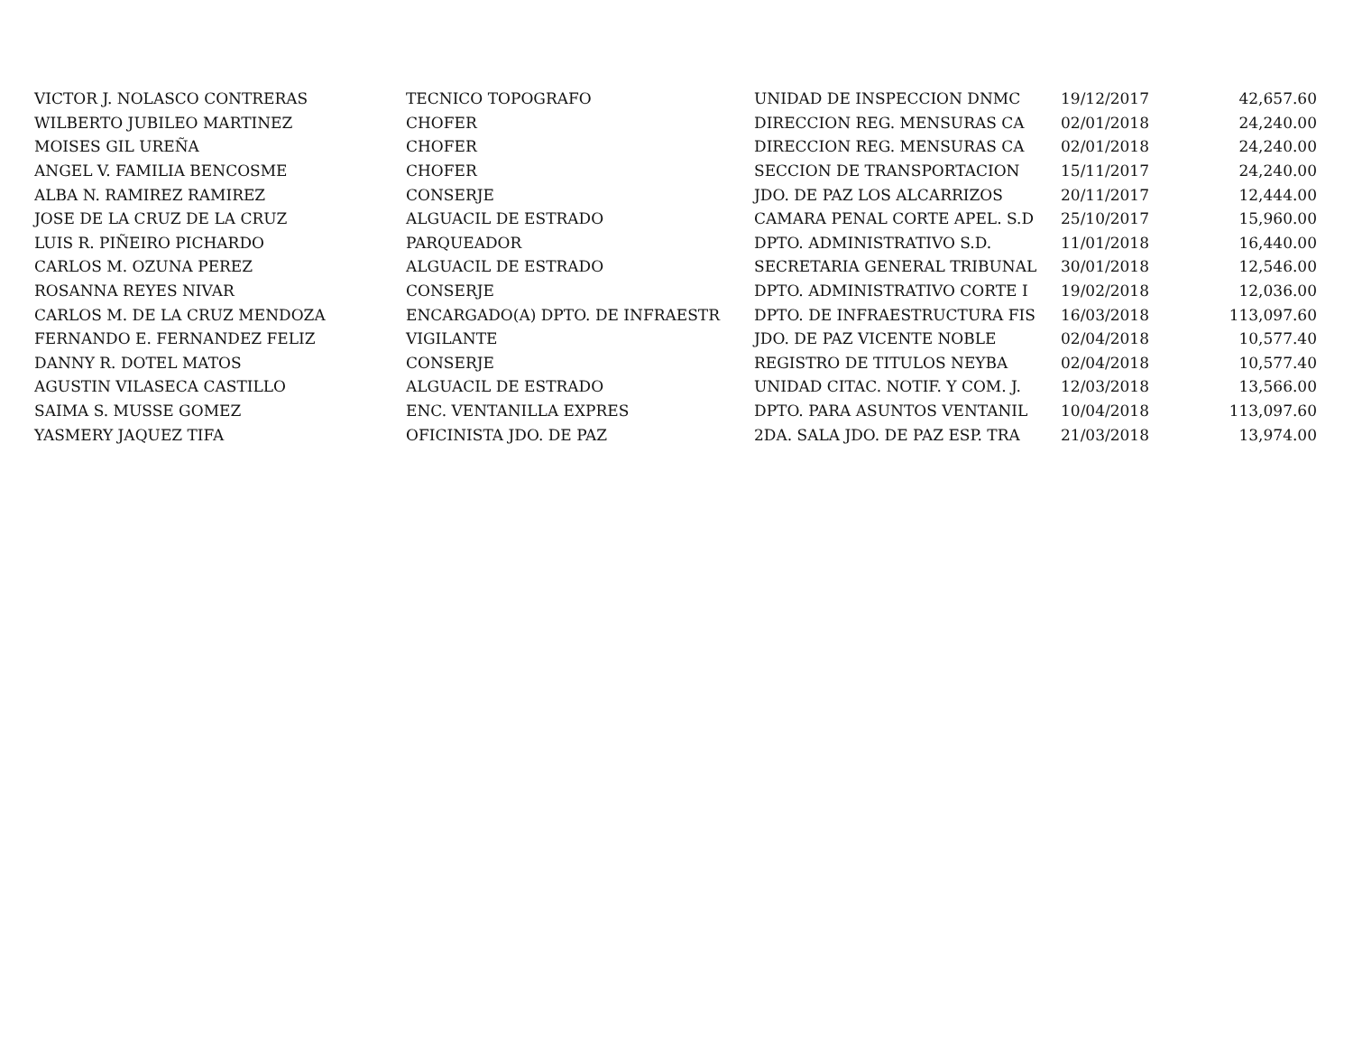| VICTOR J. NOLASCO CONTRERAS | TECNICO TOPOGRAFO | UNIDAD DE INSPECCION DNMC | 19/12/2017 | 42,657.60 |
| WILBERTO JUBILEO MARTINEZ | CHOFER | DIRECCION REG. MENSURAS CA | 02/01/2018 | 24,240.00 |
| MOISES GIL UREÑA | CHOFER | DIRECCION REG. MENSURAS CA | 02/01/2018 | 24,240.00 |
| ANGEL V. FAMILIA BENCOSME | CHOFER | SECCION DE TRANSPORTACION | 15/11/2017 | 24,240.00 |
| ALBA N. RAMIREZ RAMIREZ | CONSERJE | JDO. DE PAZ LOS ALCARRIZOS | 20/11/2017 | 12,444.00 |
| JOSE DE LA CRUZ DE LA CRUZ | ALGUACIL DE ESTRADO | CAMARA PENAL CORTE APEL. S.D | 25/10/2017 | 15,960.00 |
| LUIS R. PIÑEIRO PICHARDO | PARQUEADOR | DPTO. ADMINISTRATIVO S.D. | 11/01/2018 | 16,440.00 |
| CARLOS M. OZUNA PEREZ | ALGUACIL DE ESTRADO | SECRETARIA GENERAL TRIBUNAL | 30/01/2018 | 12,546.00 |
| ROSANNA REYES NIVAR | CONSERJE | DPTO. ADMINISTRATIVO CORTE I | 19/02/2018 | 12,036.00 |
| CARLOS M. DE LA CRUZ MENDOZA | ENCARGADO(A) DPTO. DE INFRAESTR | DPTO. DE INFRAESTRUCTURA FIS | 16/03/2018 | 113,097.60 |
| FERNANDO E. FERNANDEZ FELIZ | VIGILANTE | JDO. DE PAZ VICENTE NOBLE | 02/04/2018 | 10,577.40 |
| DANNY R. DOTEL MATOS | CONSERJE | REGISTRO DE TITULOS NEYBA | 02/04/2018 | 10,577.40 |
| AGUSTIN VILASECA CASTILLO | ALGUACIL DE ESTRADO | UNIDAD CITAC. NOTIF. Y COM. J. | 12/03/2018 | 13,566.00 |
| SAIMA S. MUSSE GOMEZ | ENC. VENTANILLA EXPRES | DPTO. PARA ASUNTOS VENTANIL | 10/04/2018 | 113,097.60 |
| YASMERY JAQUEZ TIFA | OFICINISTA JDO. DE PAZ | 2DA. SALA JDO. DE PAZ ESP. TRA | 21/03/2018 | 13,974.00 |